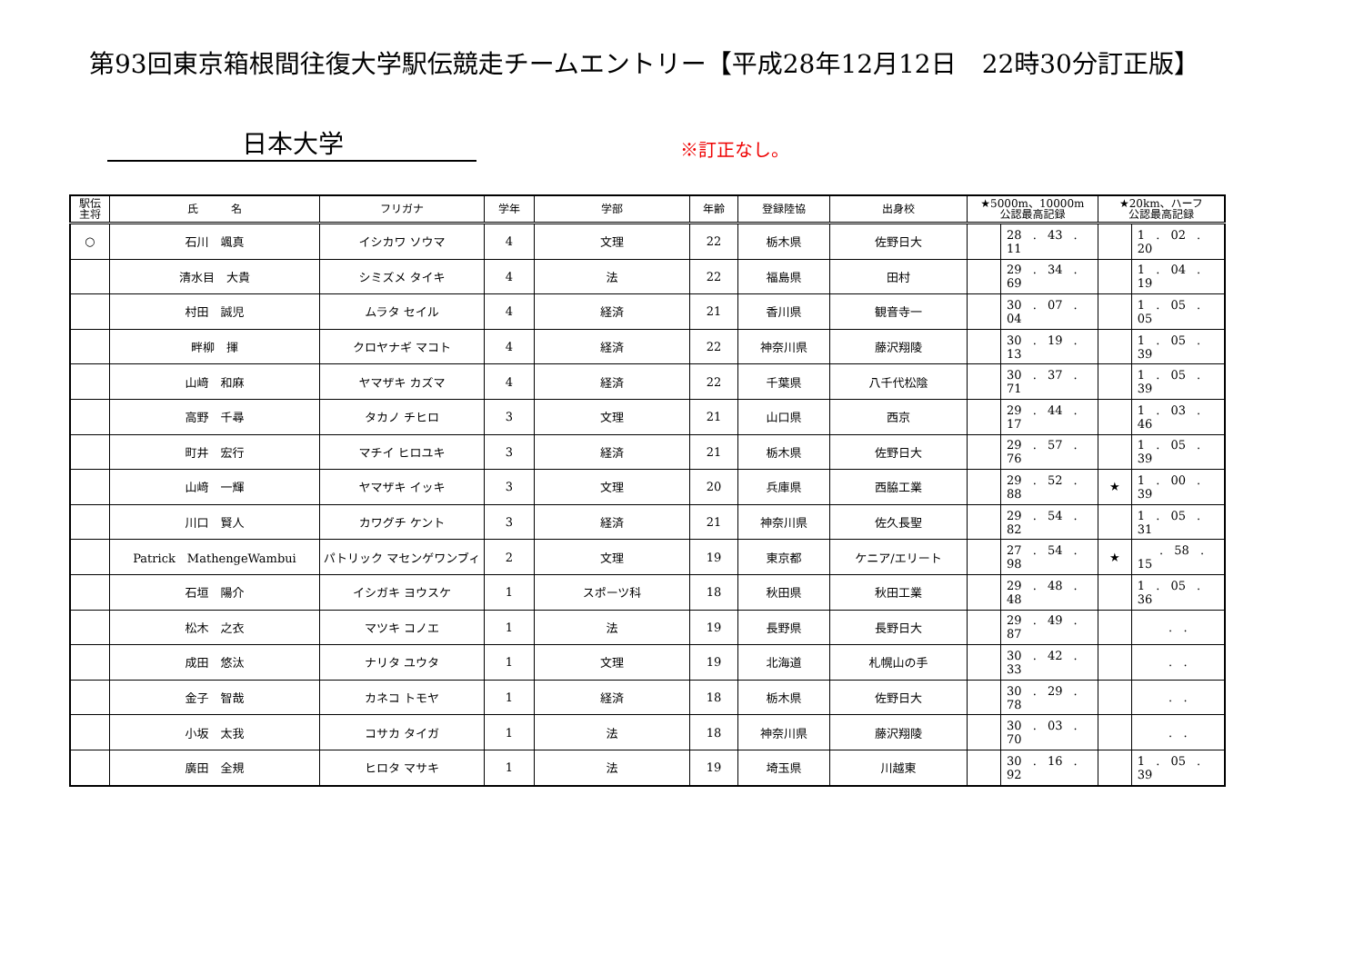第93回東京箱根間往復大学駅伝競走チームエントリー【平成28年12月12日　22時30分訂正版】
日本大学
※訂正なし。
| 駅伝 主将 | 氏 名 | フリガナ | 学年 | 学部 | 年齢 | 登録陸協 | 出身校 | ★5000m、10000m 公認最高記録 | | ★20km、ハーフ 公認最高記録 | |
| --- | --- | --- | --- | --- | --- | --- | --- | --- | --- | --- | --- |
| ○ | 石川 颯真 | イシカワ ソウマ | 4 | 文理 | 22 | 栃木県 | 佐野日大 | | 28 . 43 . 11 | | 1 . 02 . 20 |
| | 清水目 大貴 | シミズメ タイキ | 4 | 法 | 22 | 福島県 | 田村 | | 29 . 34 . 69 | | 1 . 04 . 19 |
| | 村田 誠児 | ムラタ セイル | 4 | 経済 | 21 | 香川県 | 観音寺一 | | 30 . 07 . 04 | | 1 . 05 . 05 |
| | 畔柳 揮 | クロヤナギ マコト | 4 | 経済 | 22 | 神奈川県 | 藤沢翔陵 | | 30 . 19 . 13 | | 1 . 05 . 39 |
| | 山﨑 和麻 | ヤマザキ カズマ | 4 | 経済 | 22 | 千葉県 | 八千代松陰 | | 30 . 37 . 71 | | 1 . 05 . 39 |
| | 高野 千尋 | タカノ チヒロ | 3 | 文理 | 21 | 山口県 | 西京 | | 29 . 44 . 17 | | 1 . 03 . 46 |
| | 町井 宏行 | マチイ ヒロユキ | 3 | 経済 | 21 | 栃木県 | 佐野日大 | | 29 . 57 . 76 | | 1 . 05 . 39 |
| | 山﨑 一輝 | ヤマザキ イッキ | 3 | 文理 | 20 | 兵庫県 | 西脇工業 | | 29 . 52 . 88 | ★ | 1 . 00 . 39 |
| | 川口 賢人 | カワグチ ケント | 3 | 経済 | 21 | 神奈川県 | 佐久長聖 | | 29 . 54 . 82 | | 1 . 05 . 31 |
| | Patrick MathengeWambui | パトリック マセンゲワンブィ | 2 | 文理 | 19 | 東京都 | ケニア/エリート | | 27 . 54 . 98 | ★ | . 58 . 15 |
| | 石垣 陽介 | イシガキ ヨウスケ | 1 | スポーツ科 | 18 | 秋田県 | 秋田工業 | | 29 . 48 . 48 | | 1 . 05 . 36 |
| | 松木 之衣 | マツキ コノエ | 1 | 法 | 19 | 長野県 | 長野日大 | | 29 . 49 . 87 | | . . |
| | 成田 悠汰 | ナリタ ユウタ | 1 | 文理 | 19 | 北海道 | 札幌山の手 | | 30 . 42 . 33 | | . . |
| | 金子 智哉 | カネコ トモヤ | 1 | 経済 | 18 | 栃木県 | 佐野日大 | | 30 . 29 . 78 | | . . |
| | 小坂 太我 | コサカ タイガ | 1 | 法 | 18 | 神奈川県 | 藤沢翔陵 | | 30 . 03 . 70 | | . . |
| | 廣田 全規 | ヒロタ マサキ | 1 | 法 | 19 | 埼玉県 | 川越東 | | 30 . 16 . 92 | | 1 . 05 . 39 |